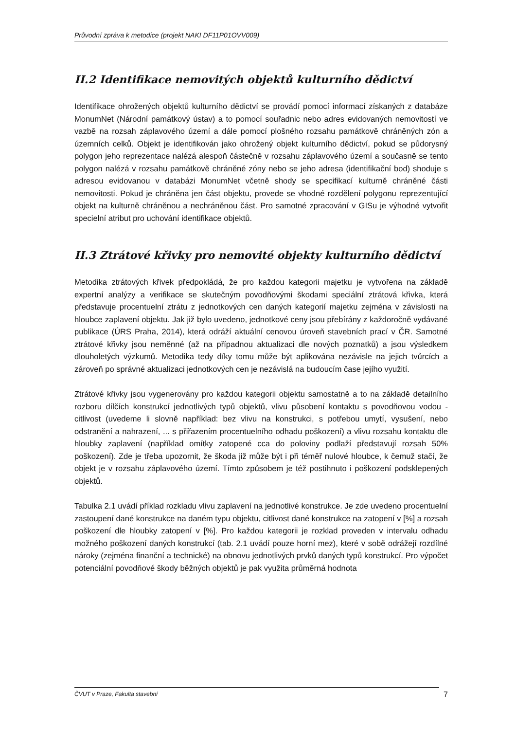Průvodní zpráva k metodice (projekt NAKI DF11P01OVV009)
II.2 Identifikace nemovitých objektů kulturního dědictví
Identifikace ohrožených objektů kulturního dědictví se provádí pomocí informací získaných z databáze MonumNet (Národní památkový ústav) a to pomocí souřadnic nebo adres evidovaných nemovitostí ve vazbě na rozsah záplavového území a dále pomocí plošného rozsahu památkově chráněných zón a územních celků. Objekt je identifikován jako ohrožený objekt kulturního dědictví, pokud se půdorysný polygon jeho reprezentace nalézá alespoň částečně v rozsahu záplavového území a současně se tento polygon nalézá v rozsahu památkově chráněné zóny nebo se jeho adresa (identifikační bod) shoduje s adresou evidovanou v databázi MonumNet včetně shody se specifikací kulturně chráněné části nemovitosti. Pokud je chráněna jen část objektu, provede se vhodné rozdělení polygonu reprezentující objekt na kulturně chráněnou a nechráněnou část. Pro samotné zpracování v GISu je výhodné vytvořit specielní atribut pro uchování identifikace objektů.
II.3 Ztrátové křivky pro nemovité objekty kulturního dědictví
Metodika ztrátových křivek předpokládá, že pro každou kategorii majetku je vytvořena na základě expertní analýzy a verifikace se skutečným povodňovými škodami speciální ztrátová křivka, která představuje procentuelní ztrátu z jednotkových cen daných kategorií majetku zejména v závislosti na hloubce zaplavení objektu. Jak již bylo uvedeno, jednotkové ceny jsou přebírány z každoročně vydávané publikace (ÚRS Praha, 2014), která odráží aktuální cenovou úroveň stavebních prací v ČR. Samotné ztrátové křivky jsou neměnné (až na případnou aktualizaci dle nových poznatků) a jsou výsledkem dlouholetých výzkumů. Metodika tedy díky tomu může být aplikována nezávisle na jejich tvůrcích a zároveň po správné aktualizaci jednotkových cen je nezávislá na budoucím čase jejího využití.
Ztrátové křivky jsou vygenerovány pro každou kategorii objektu samostatně a to na základě detailního rozboru dílčích konstrukcí jednotlivých typů objektů, vlivu působení kontaktu s povodňovou vodou - citlivost (uvedeme li slovně například: bez vlivu na konstrukci, s potřebou umytí, vysušení, nebo odstranění a nahrazení, ... s přiřazením procentuelního odhadu poškození) a vlivu rozsahu kontaktu dle hloubky zaplavení (například omítky zatopené cca do poloviny podlaží představují rozsah 50% poškození). Zde je třeba upozornit, že škoda již může být i při téměř nulové hloubce, k čemuž stačí, že objekt je v rozsahu záplavového území. Tímto způsobem je též postihnuto i poškození podsklepených objektů.
Tabulka 2.1 uvádí příklad rozkladu vlivu zaplavení na jednotlivé konstrukce. Je zde uvedeno procentuelní zastoupení dané konstrukce na daném typu objektu, citlivost dané konstrukce na zatopení v [%] a rozsah poškození dle hloubky zatopení v [%]. Pro každou kategorii je rozklad proveden v intervalu odhadu možného poškození daných konstrukcí (tab. 2.1 uvádí pouze horní mez), které v sobě odrážejí rozdílné nároky (zejména finanční a technické) na obnovu jednotlivých prvků daných typů konstrukcí. Pro výpočet potenciální povodňové škody běžných objektů je pak využita průměrná hodnota
ČVUT v Praze, Fakulta stavební
7